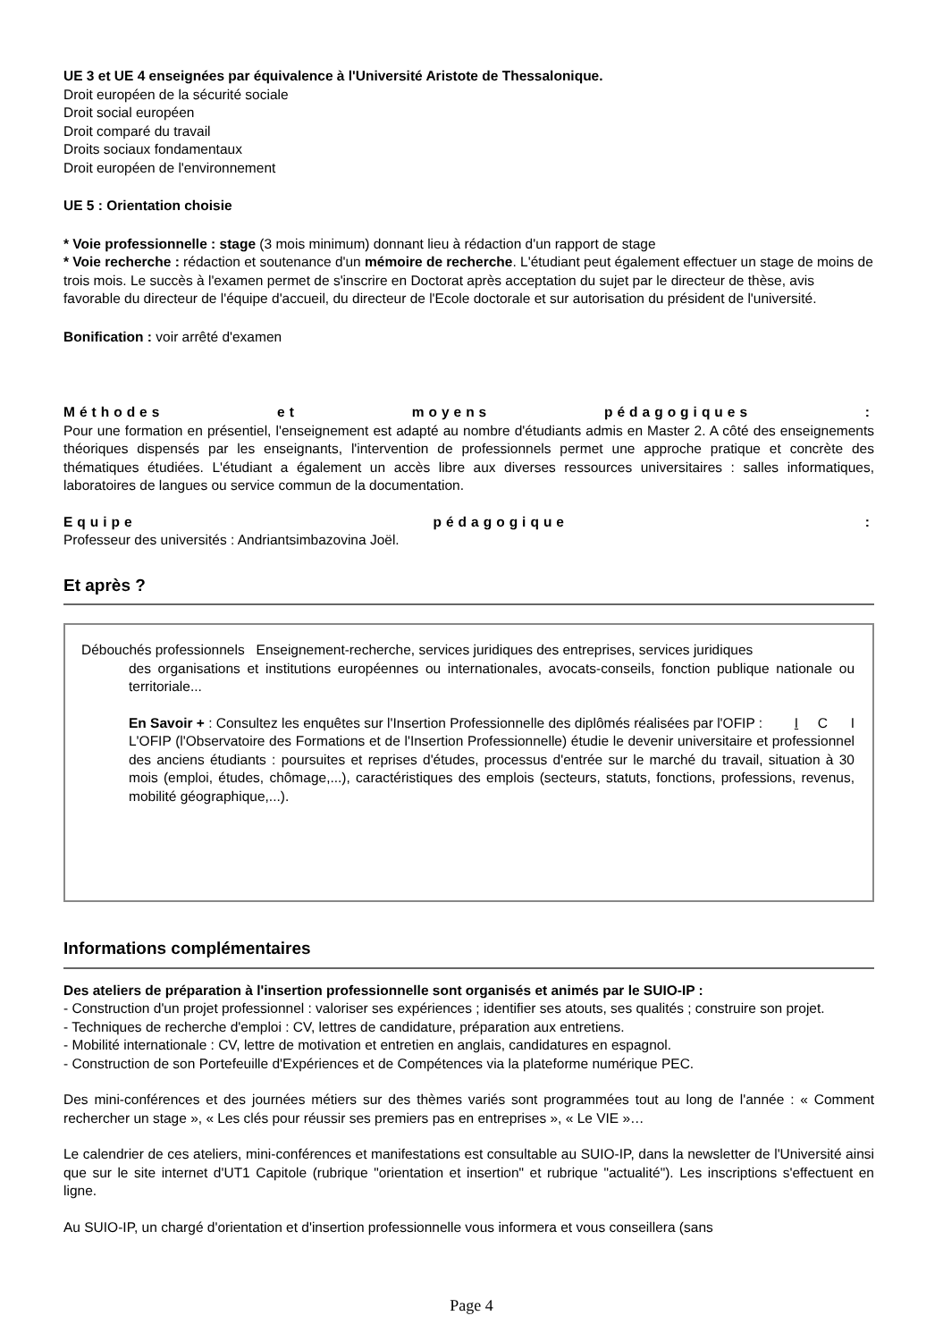UE 3 et UE 4 enseignées par équivalence à l'Université Aristote de Thessalonique.
Droit européen de la sécurité sociale
Droit social européen
Droit comparé du travail
Droits sociaux fondamentaux
Droit européen de l'environnement
UE 5 : Orientation choisie
* Voie professionnelle : stage (3 mois minimum) donnant lieu à rédaction d'un rapport de stage
* Voie recherche : rédaction et soutenance d'un mémoire de recherche. L'étudiant peut également effectuer un stage de moins de trois mois. Le succès à l'examen permet de s'inscrire en Doctorat après acceptation du sujet par le directeur de thèse, avis favorable du directeur de l'équipe d'accueil, du directeur de l'Ecole doctorale et sur autorisation du président de l'université.
Bonification : voir arrêté d'examen
Méthodes et moyens pédagogiques :
Pour une formation en présentiel, l'enseignement est adapté au nombre d'étudiants admis en Master 2. A côté des enseignements théoriques dispensés par les enseignants, l'intervention de professionnels permet une approche pratique et concrète des thématiques étudiées. L'étudiant a également un accès libre aux diverses ressources universitaires : salles informatiques, laboratoires de langues ou service commun de la documentation.
Equipe pédagogique :
Professeur des universités : Andriantsimbazovina Joël.
Et après ?
Débouchés professionnels Enseignement-recherche, services juridiques des entreprises, services juridiques
des organisations et institutions européennes ou internationales, avocats-conseils, fonction publique nationale ou territoriale...
En Savoir + : Consultez les enquêtes sur l'Insertion Professionnelle des diplômés réalisées par l'OFIP : I C I
L'OFIP (l'Observatoire des Formations et de l'Insertion Professionnelle) étudie le devenir universitaire et professionnel des anciens étudiants : poursuites et reprises d'études, processus d'entrée sur le marché du travail, situation à 30 mois (emploi, études, chômage,...), caractéristiques des emplois (secteurs, statuts, fonctions, professions, revenus, mobilité géographique,...).
Informations complémentaires
Des ateliers de préparation à l'insertion professionnelle sont organisés et animés par le SUIO-IP :
- Construction d'un projet professionnel : valoriser ses expériences ; identifier ses atouts, ses qualités ; construire son projet.
- Techniques de recherche d'emploi : CV, lettres de candidature, préparation aux entretiens.
- Mobilité internationale : CV, lettre de motivation et entretien en anglais, candidatures en espagnol.
- Construction de son Portefeuille d'Expériences et de Compétences via la plateforme numérique PEC.
Des mini-conférences et des journées métiers sur des thèmes variés sont programmées tout au long de l'année : « Comment rechercher un stage », « Les clés pour réussir ses premiers pas en entreprises », « Le VIE »…
Le calendrier de ces ateliers, mini-conférences et manifestations est consultable au SUIO-IP, dans la newsletter de l'Université ainsi que sur le site internet d'UT1 Capitole (rubrique "orientation et insertion" et rubrique "actualité"). Les inscriptions s'effectuent en ligne.
Au SUIO-IP, un chargé d'orientation et d'insertion professionnelle vous informera et vous conseillera (sans
Page 4